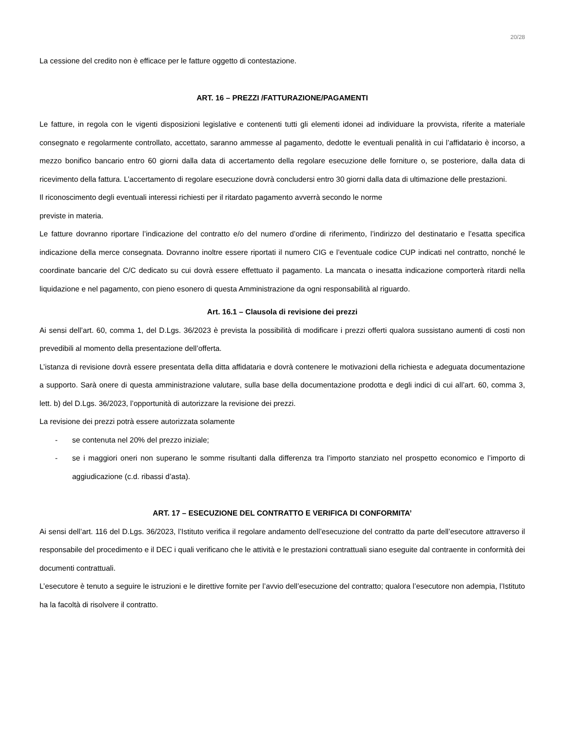20/28
La cessione del credito non è efficace per le fatture oggetto di contestazione.
ART. 16 – PREZZI /FATTURAZIONE/PAGAMENTI
Le fatture, in regola con le vigenti disposizioni legislative e contenenti tutti gli elementi idonei ad individuare la provvista, riferite a materiale consegnato e regolarmente controllato, accettato, saranno ammesse al pagamento, dedotte le eventuali penalità in cui l’affidatario è incorso, a mezzo bonifico bancario entro 60 giorni dalla data di accertamento della regolare esecuzione delle forniture o, se posteriore, dalla data di ricevimento della fattura. L’accertamento di regolare esecuzione dovrà concludersi entro 30 giorni dalla data di ultimazione delle prestazioni.
Il riconoscimento degli eventuali interessi richiesti per il ritardato pagamento avverrà secondo le norme
previste in materia.
Le fatture dovranno riportare l’indicazione del contratto e/o del numero d’ordine di riferimento, l’indirizzo del destinatario e l’esatta specifica indicazione della merce consegnata. Dovranno inoltre essere riportati il numero CIG e l’eventuale codice CUP indicati nel contratto, nonché le coordinate bancarie del C/C dedicato su cui dovrà essere effettuato il pagamento. La mancata o inesatta indicazione comporterà ritardi nella liquidazione e nel pagamento, con pieno esonero di questa Amministrazione da ogni responsabilità al riguardo.
Art. 16.1 – Clausola di revisione dei prezzi
Ai sensi dell’art. 60, comma 1, del D.Lgs. 36/2023 è prevista la possibilità di modificare i prezzi offerti qualora sussistano aumenti di costi non prevedibili al momento della presentazione dell’offerta.
L’istanza di revisione dovrà essere presentata della ditta affidataria e dovrà contenere le motivazioni della richiesta e adeguata documentazione a supporto. Sarà onere di questa amministrazione valutare, sulla base della documentazione prodotta e degli indici di cui all’art. 60, comma 3, lett. b) del D.Lgs. 36/2023, l’opportunità di autorizzare la revisione dei prezzi.
La revisione dei prezzi potrà essere autorizzata solamente
- se contenuta nel 20% del prezzo iniziale;
- se i maggiori oneri non superano le somme risultanti dalla differenza tra l’importo stanziato nel prospetto economico e l’importo di aggiudicazione (c.d. ribassi d’asta).
ART. 17 – ESECUZIONE DEL CONTRATTO E VERIFICA DI CONFORMITA’
Ai sensi dell’art. 116 del D.Lgs. 36/2023, l’Istituto verifica il regolare andamento dell’esecuzione del contratto da parte dell’esecutore attraverso il responsabile del procedimento e il DEC i quali verificano che le attività e le prestazioni contrattuali siano eseguite dal contraente in conformità dei documenti contrattuali.
L’esecutore è tenuto a seguire le istruzioni e le direttive fornite per l’avvio dell’esecuzione del contratto; qualora l’esecutore non adempia, l’Istituto ha la facoltà di risolvere il contratto.